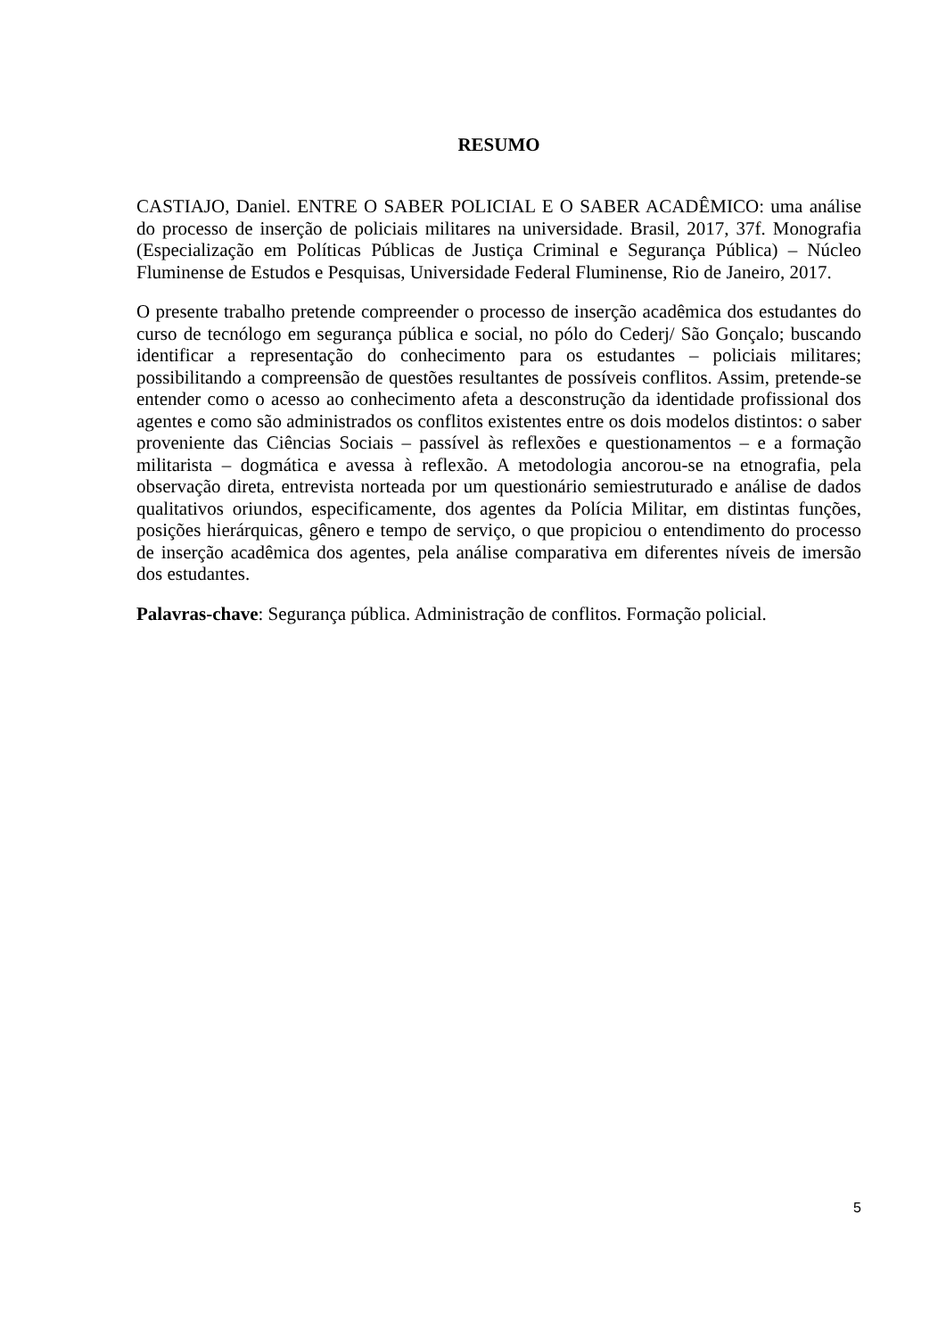RESUMO
CASTIAJO, Daniel. ENTRE O SABER POLICIAL E O SABER ACADÊMICO: uma análise do processo de inserção de policiais militares na universidade. Brasil, 2017, 37f. Monografia (Especialização em Políticas Públicas de Justiça Criminal e Segurança Pública) – Núcleo Fluminense de Estudos e Pesquisas, Universidade Federal Fluminense, Rio de Janeiro, 2017.
O presente trabalho pretende compreender o processo de inserção acadêmica dos estudantes do curso de tecnólogo em segurança pública e social, no pólo do Cederj/ São Gonçalo; buscando identificar a representação do conhecimento para os estudantes – policiais militares; possibilitando a compreensão de questões resultantes de possíveis conflitos. Assim, pretende-se entender como o acesso ao conhecimento afeta a desconstrução da identidade profissional dos agentes e como são administrados os conflitos existentes entre os dois modelos distintos: o saber proveniente das Ciências Sociais – passível às reflexões e questionamentos – e a formação militarista – dogmática e avessa à reflexão. A metodologia ancorou-se na etnografia, pela observação direta, entrevista norteada por um questionário semiestruturado e análise de dados qualitativos oriundos, especificamente, dos agentes da Polícia Militar, em distintas funções, posições hierárquicas, gênero e tempo de serviço, o que propiciou o entendimento do processo de inserção acadêmica dos agentes, pela análise comparativa em diferentes níveis de imersão dos estudantes.
Palavras-chave: Segurança pública. Administração de conflitos. Formação policial.
5